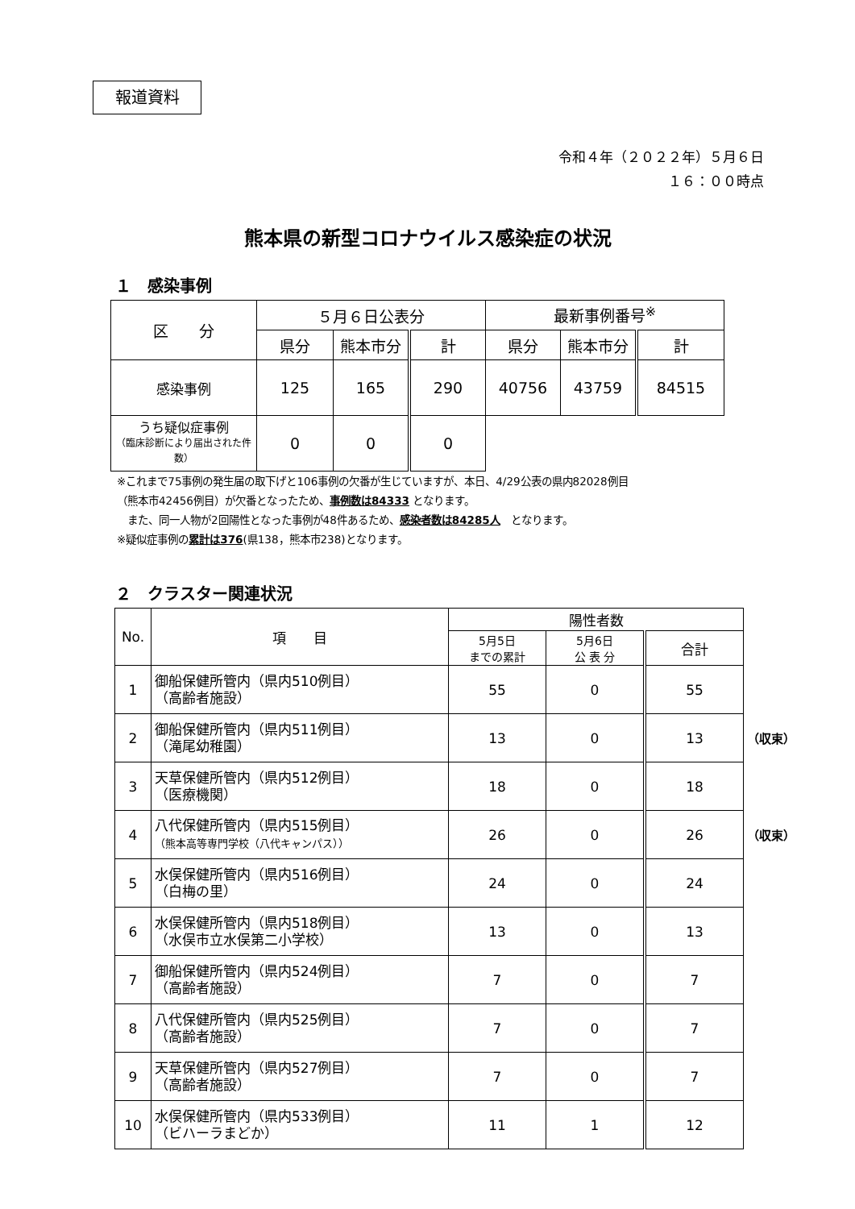報道資料
令和４年（２０２２年）５月６日
１６：００時点
熊本県の新型コロナウイルス感染症の状況
１　感染事例
| 区 分 | ５月６日公表分 | | | 最新事例番号<sup>※</sup> | | |
| --- | --- | --- | --- | --- | --- | --- |
| | 県分 | 熊本市分 | 計 | 県分 | 熊本市分 | 計 |
| 感染事例 | 125 | 165 | 290 | 40756 | 43759 | 84515 |
| うち疑似症事例 （臨床診断により届出された件数） | 0 | 0 | 0 | | | |
※これまで75事例の発生届の取下げと106事例の欠番が生じていますが、本日、4/29公表の県内82028例目
（熊本市42456例目）が欠番となったため、事例数は84333 となります。
　また、同一人物が2回陽性となった事例が48件あるため、感染者数は84285人　となります。
※疑似症事例の累計は376(県138，熊本市238)となります。
２　クラスター関連状況
| No. | 項 目 | 陽性者数 | | | |
| --- | --- | --- | --- | --- | --- |
| | | 5月5日 までの累計 | 5月6日 公 表 分 | 合計 | |
| 1 | 御船保健所管内（県内510例目） （高齢者施設） | 55 | 0 | 55 | |
| 2 | 御船保健所管内（県内511例目） （滝尾幼稚園） | 13 | 0 | 13 | （収束） |
| 3 | 天草保健所管内（県内512例目） （医療機関） | 18 | 0 | 18 | |
| 4 | 八代保健所管内（県内515例目） （熊本高等専門学校（八代キャンパス）） | 26 | 0 | 26 | （収束） |
| 5 | 水俣保健所管内（県内516例目） （白梅の里） | 24 | 0 | 24 | |
| 6 | 水俣保健所管内（県内518例目） （水俣市立水俣第二小学校） | 13 | 0 | 13 | |
| 7 | 御船保健所管内（県内524例目） （高齢者施設） | 7 | 0 | 7 | |
| 8 | 八代保健所管内（県内525例目） （高齢者施設） | 7 | 0 | 7 | |
| 9 | 天草保健所管内（県内527例目） （高齢者施設） | 7 | 0 | 7 | |
| 10 | 水俣保健所管内（県内533例目） （ビハーラまどか） | 11 | 1 | 12 | |